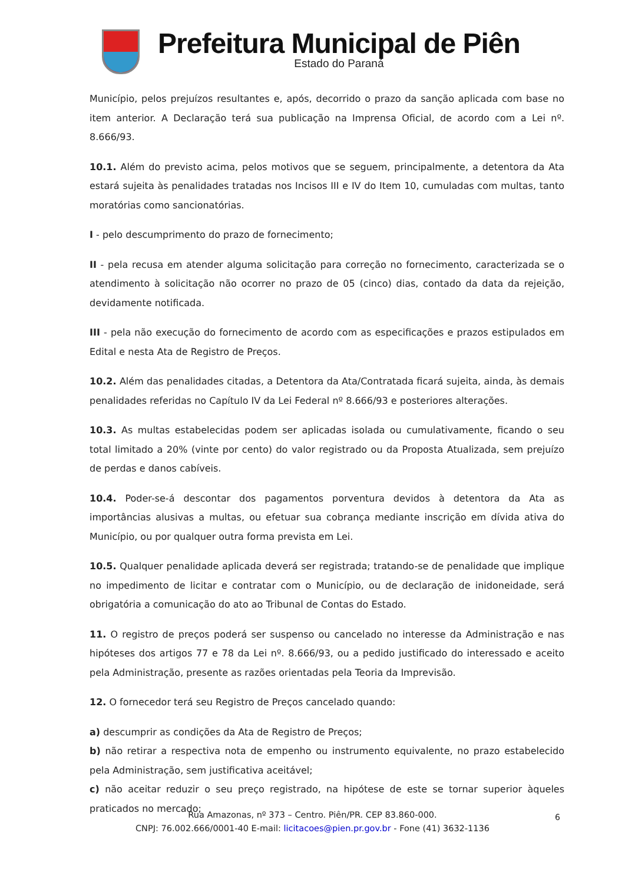Prefeitura Municipal de Piên
Estado do Paraná
Município, pelos prejuízos resultantes e, após, decorrido o prazo da sanção aplicada com base no item anterior. A Declaração terá sua publicação na Imprensa Oficial, de acordo com a Lei nº. 8.666/93.
10.1. Além do previsto acima, pelos motivos que se seguem, principalmente, a detentora da Ata estará sujeita às penalidades tratadas nos Incisos III e IV do Item 10, cumuladas com multas, tanto moratórias como sancionatórias.
I - pelo descumprimento do prazo de fornecimento;
II - pela recusa em atender alguma solicitação para correção no fornecimento, caracterizada se o atendimento à solicitação não ocorrer no prazo de 05 (cinco) dias, contado da data da rejeição, devidamente notificada.
III - pela não execução do fornecimento de acordo com as especificações e prazos estipulados em Edital e nesta Ata de Registro de Preços.
10.2. Além das penalidades citadas, a Detentora da Ata/Contratada ficará sujeita, ainda, às demais penalidades referidas no Capítulo IV da Lei Federal nº 8.666/93 e posteriores alterações.
10.3. As multas estabelecidas podem ser aplicadas isolada ou cumulativamente, ficando o seu total limitado a 20% (vinte por cento) do valor registrado ou da Proposta Atualizada, sem prejuízo de perdas e danos cabíveis.
10.4. Poder-se-á descontar dos pagamentos porventura devidos à detentora da Ata as importâncias alusivas a multas, ou efetuar sua cobrança mediante inscrição em dívida ativa do Município, ou por qualquer outra forma prevista em Lei.
10.5. Qualquer penalidade aplicada deverá ser registrada; tratando-se de penalidade que implique no impedimento de licitar e contratar com o Município, ou de declaração de inidoneidade, será obrigatória a comunicação do ato ao Tribunal de Contas do Estado.
11. O registro de preços poderá ser suspenso ou cancelado no interesse da Administração e nas hipóteses dos artigos 77 e 78 da Lei nº. 8.666/93, ou a pedido justificado do interessado e aceito pela Administração, presente as razões orientadas pela Teoria da Imprevisão.
12. O fornecedor terá seu Registro de Preços cancelado quando:
a) descumprir as condições da Ata de Registro de Preços;
b) não retirar a respectiva nota de empenho ou instrumento equivalente, no prazo estabelecido pela Administração, sem justificativa aceitável;
c) não aceitar reduzir o seu preço registrado, na hipótese de este se tornar superior àqueles praticados no mercado;
Rua Amazonas, nº 373 – Centro. Piên/PR. CEP 83.860-000.
CNPJ: 76.002.666/0001-40 E-mail: licitacoes@pien.pr.gov.br - Fone (41) 3632-1136
6